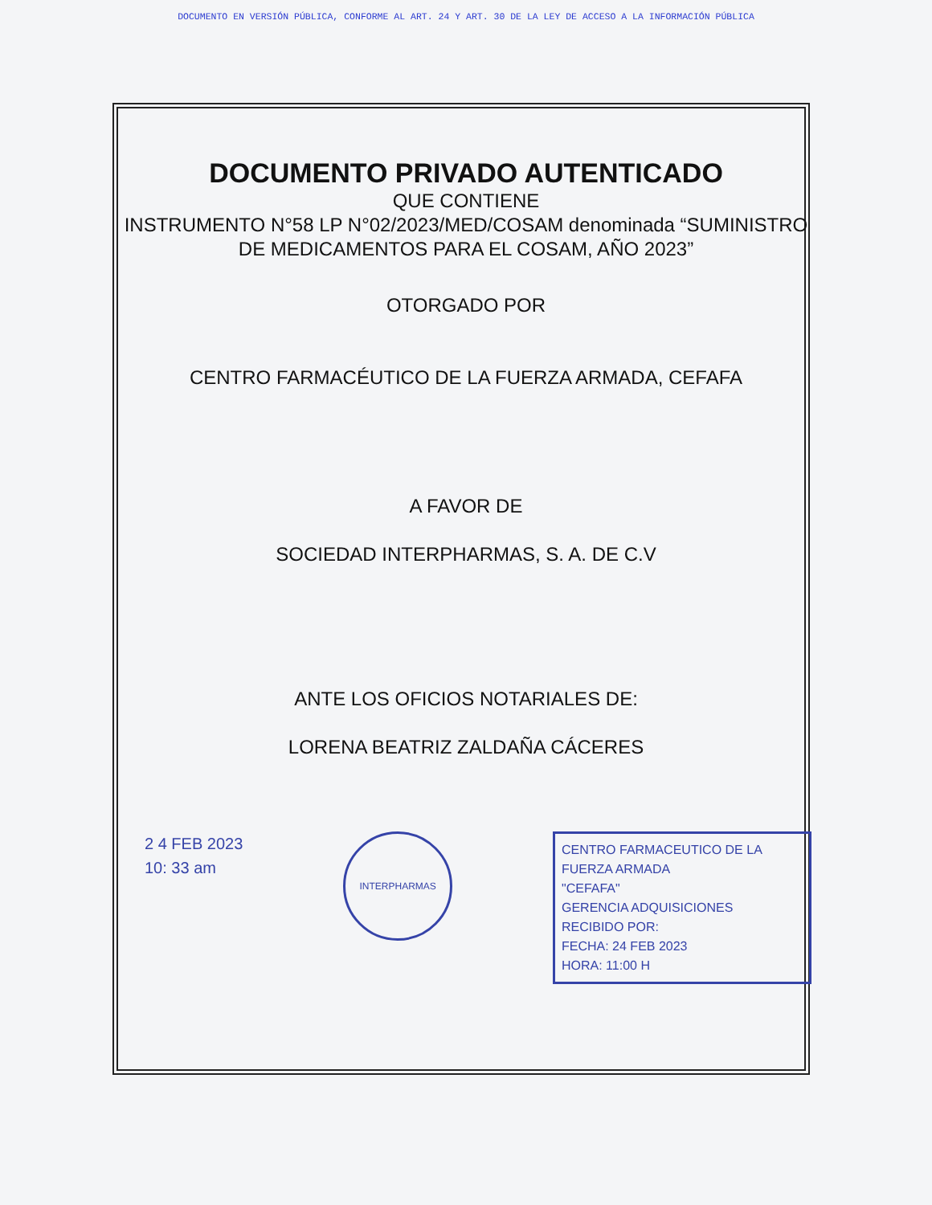DOCUMENTO EN VERSIÓN PÚBLICA, CONFORME AL ART. 24 Y ART. 30 DE LA LEY DE ACCESO A LA INFORMACIÓN PÚBLICA
DOCUMENTO PRIVADO AUTENTICADO
QUE CONTIENE
INSTRUMENTO N°58 LP N°02/2023/MED/COSAM denominada “SUMINISTRO DE MEDICAMENTOS PARA EL COSAM, AÑO 2023”
OTORGADO POR
CENTRO FARMACÉUTICO DE LA FUERZA ARMADA, CEFAFA
A FAVOR DE
SOCIEDAD INTERPHARMAS, S. A. DE C.V
ANTE LOS OFICIOS NOTARIALES DE:
LORENA BEATRIZ ZALDAÑA CÁCERES
2 4 FEB 2023
10: 33 am
INTERPHARMAS
CENTRO FARMACEUTICO DE LA FUERZA ARMADA
"CEFAFA"
GERENCIA ADQUISICIONES
RECIBIDO POR:
FECHA: 24 FEB 2023
HORA: 11:00 H